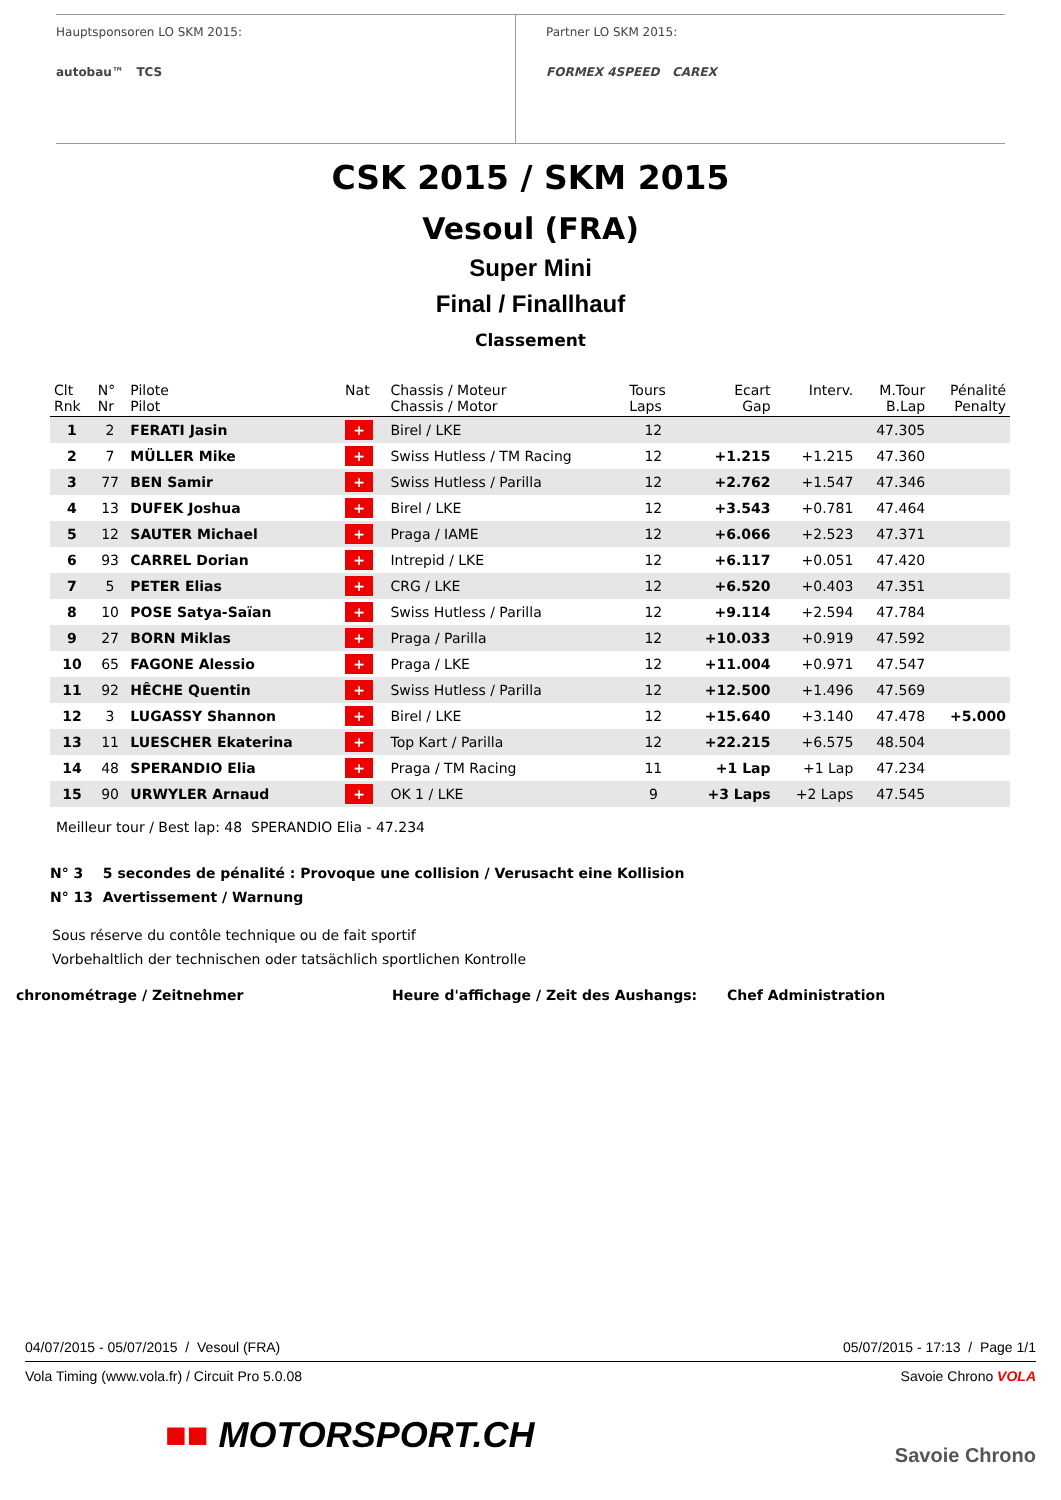Hauptsponsoren LO SKM 2015:
autobau™ TCS
Partner LO SKM 2015:
FORMEX 4SPEED CAREX
CSK 2015 / SKM 2015
Vesoul (FRA)
Super Mini
Final / Finallhauf
Classement
| Clt Rnk | N° Nr | Pilote Pilot | Nat | Chassis / Moteur Chassis / Motor | Tours Laps | Ecart Gap | Interv. | M.Tour B.Lap | Pénalité Penalty |
| --- | --- | --- | --- | --- | --- | --- | --- | --- | --- |
| 1 | 2 | FERATI Jasin | + | Birel / LKE | 12 | | | 47.305 | |
| 2 | 7 | MÜLLER Mike | + | Swiss Hutless / TM Racing | 12 | +1.215 | +1.215 | 47.360 | |
| 3 | 77 | BEN Samir | + | Swiss Hutless / Parilla | 12 | +2.762 | +1.547 | 47.346 | |
| 4 | 13 | DUFEK Joshua | + | Birel / LKE | 12 | +3.543 | +0.781 | 47.464 | |
| 5 | 12 | SAUTER Michael | + | Praga / IAME | 12 | +6.066 | +2.523 | 47.371 | |
| 6 | 93 | CARREL Dorian | + | Intrepid / LKE | 12 | +6.117 | +0.051 | 47.420 | |
| 7 | 5 | PETER Elias | + | CRG / LKE | 12 | +6.520 | +0.403 | 47.351 | |
| 8 | 10 | POSE Satya-Saïan | + | Swiss Hutless / Parilla | 12 | +9.114 | +2.594 | 47.784 | |
| 9 | 27 | BORN Miklas | + | Praga / Parilla | 12 | +10.033 | +0.919 | 47.592 | |
| 10 | 65 | FAGONE Alessio | + | Praga / LKE | 12 | +11.004 | +0.971 | 47.547 | |
| 11 | 92 | HÊCHE Quentin | + | Swiss Hutless / Parilla | 12 | +12.500 | +1.496 | 47.569 | |
| 12 | 3 | LUGASSY Shannon | + | Birel / LKE | 12 | +15.640 | +3.140 | 47.478 | +5.000 |
| 13 | 11 | LUESCHER Ekaterina | + | Top Kart / Parilla | 12 | +22.215 | +6.575 | 48.504 | |
| 14 | 48 | SPERANDIO Elia | + | Praga / TM Racing | 11 | +1 Lap | +1 Lap | 47.234 | |
| 15 | 90 | URWYLER Arnaud | + | OK 1 / LKE | 9 | +3 Laps | +2 Laps | 47.545 | |
Meilleur tour / Best lap: 48 SPERANDIO Elia - 47.234
N° 3 5 secondes de pénalité : Provoque une collision / Verusacht eine Kollision
N° 13 Avertissement / Warnung
Sous réserve du contôle technique ou de fait sportif
Vorbehaltlich der technischen oder tatsächlich sportlichen Kontrolle
chronométrage / Zeitnehmer Heure d'affichage / Zeit des Aushangs: Chef Administration
04/07/2015 - 05/07/2015 / Vesoul (FRA) 05/07/2015 - 17:13 / Page 1/1
Vola Timing (www.vola.fr) / Circuit Pro 5.0.08 Savoie Chrono VOLA
■■ MOTORSPORT.CH Savoie Chrono